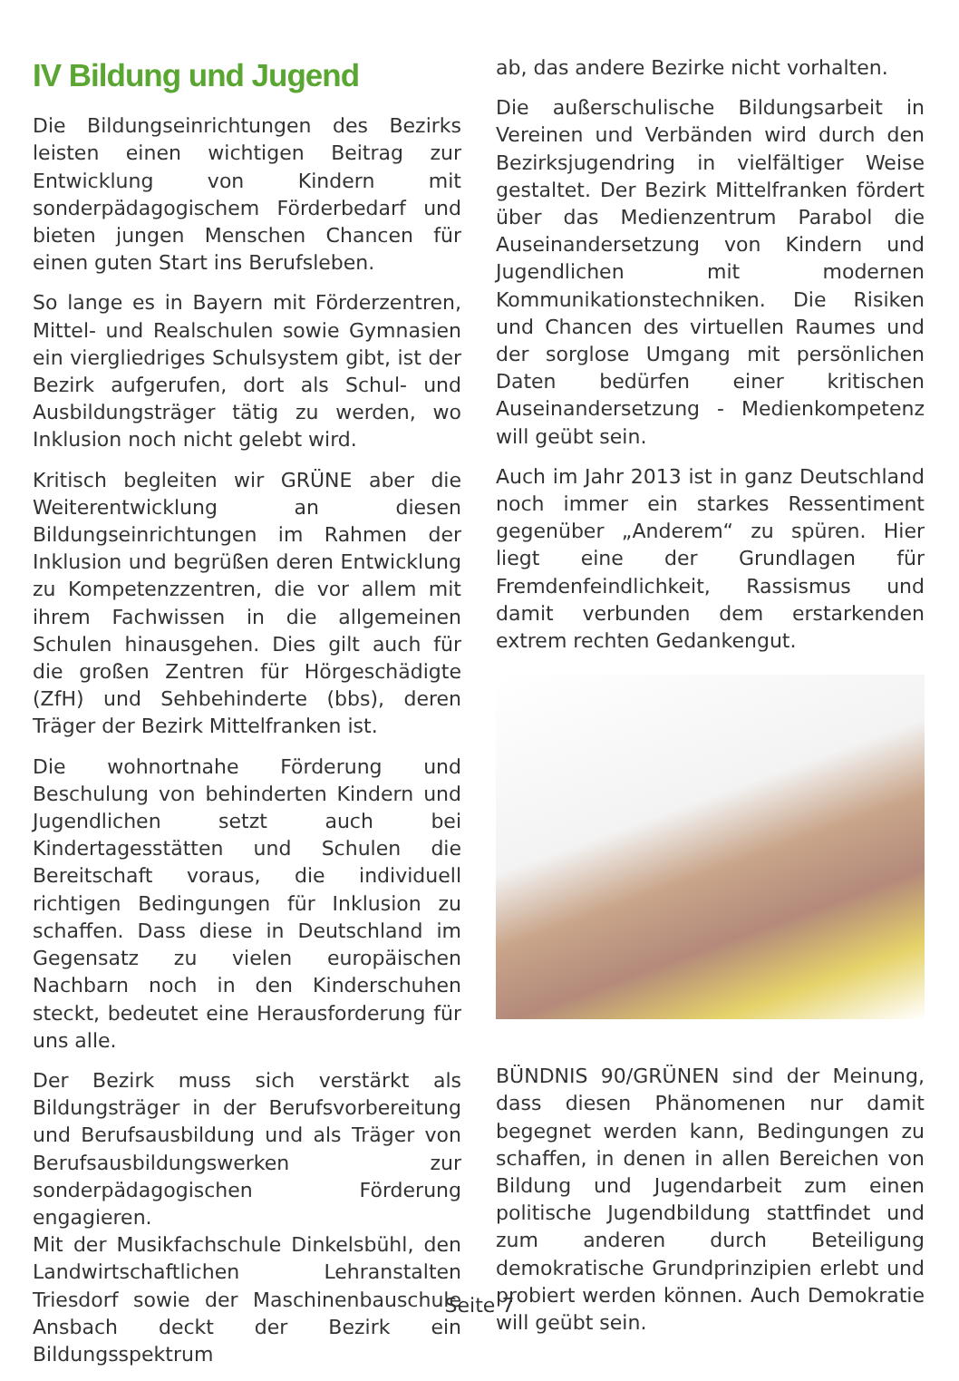IV Bildung und Jugend
Die Bildungseinrichtungen des Bezirks leisten einen wichtigen Beitrag zur Entwicklung von Kindern mit sonderpädagogischem Förderbedarf und bieten jungen Menschen Chancen für einen guten Start ins Berufsleben.
So lange es in Bayern mit Förderzentren, Mittel- und Realschulen sowie Gymnasien ein viergliedriges Schulsystem gibt, ist der Bezirk aufgerufen, dort als Schul- und Ausbildungsträger tätig zu werden, wo Inklusion noch nicht gelebt wird.
Kritisch begleiten wir GRÜNE aber die Weiterentwicklung an diesen Bildungseinrichtungen im Rahmen der Inklusion und begrüßen deren Entwicklung zu Kompetenzzentren, die vor allem mit ihrem Fachwissen in die allgemeinen Schulen hinausgehen. Dies gilt auch für die großen Zentren für Hörgeschädigte (ZfH) und Sehbehinderte (bbs), deren Träger der Bezirk Mittelfranken ist.
Die wohnortnahe Förderung und Beschulung von behinderten Kindern und Jugendlichen setzt auch bei Kindertagesstätten und Schulen die Bereitschaft voraus, die individuell richtigen Bedingungen für Inklusion zu schaffen. Dass diese in Deutschland im Gegensatz zu vielen europäischen Nachbarn noch in den Kinderschuhen steckt, bedeutet eine Herausforderung für uns alle.
Der Bezirk muss sich verstärkt als Bildungsträger in der Berufsvorbereitung und Berufsausbildung und als Träger von Berufsausbildungswerken zur sonderpädagogischen Förderung engagieren.
Mit der Musikfachschule Dinkelsbühl, den Landwirtschaftlichen Lehranstalten Triesdorf sowie der Maschinenbauschule Ansbach deckt der Bezirk ein Bildungsspektrum
ab, das andere Bezirke nicht vorhalten.
Die außerschulische Bildungsarbeit in Vereinen und Verbänden wird durch den Bezirksjugendring in vielfältiger Weise gestaltet. Der Bezirk Mittelfranken fördert über das Medienzentrum Parabol die Auseinandersetzung von Kindern und Jugendlichen mit modernen Kommunikationstechniken. Die Risiken und Chancen des virtuellen Raumes und der sorglose Umgang mit persönlichen Daten bedürfen einer kritischen Auseinandersetzung - Medienkompetenz will geübt sein.
Auch im Jahr 2013 ist in ganz Deutschland noch immer ein starkes Ressentiment gegenüber „Anderem“ zu spüren. Hier liegt eine der Grundlagen für Fremdenfeindlichkeit, Rassismus und damit verbunden dem erstarkenden extrem rechten Gedankengut.
BÜNDNIS 90/GRÜNEN sind der Meinung, dass diesen Phänomenen nur damit begegnet werden kann, Bedingungen zu schaffen, in denen in allen Bereichen von Bildung und Jugendarbeit zum einen politische Jugendbildung stattfindet und zum anderen durch Beteiligung demokratische Grundprinzipien erlebt und probiert werden können. Auch Demokratie will geübt sein.
Seite 7